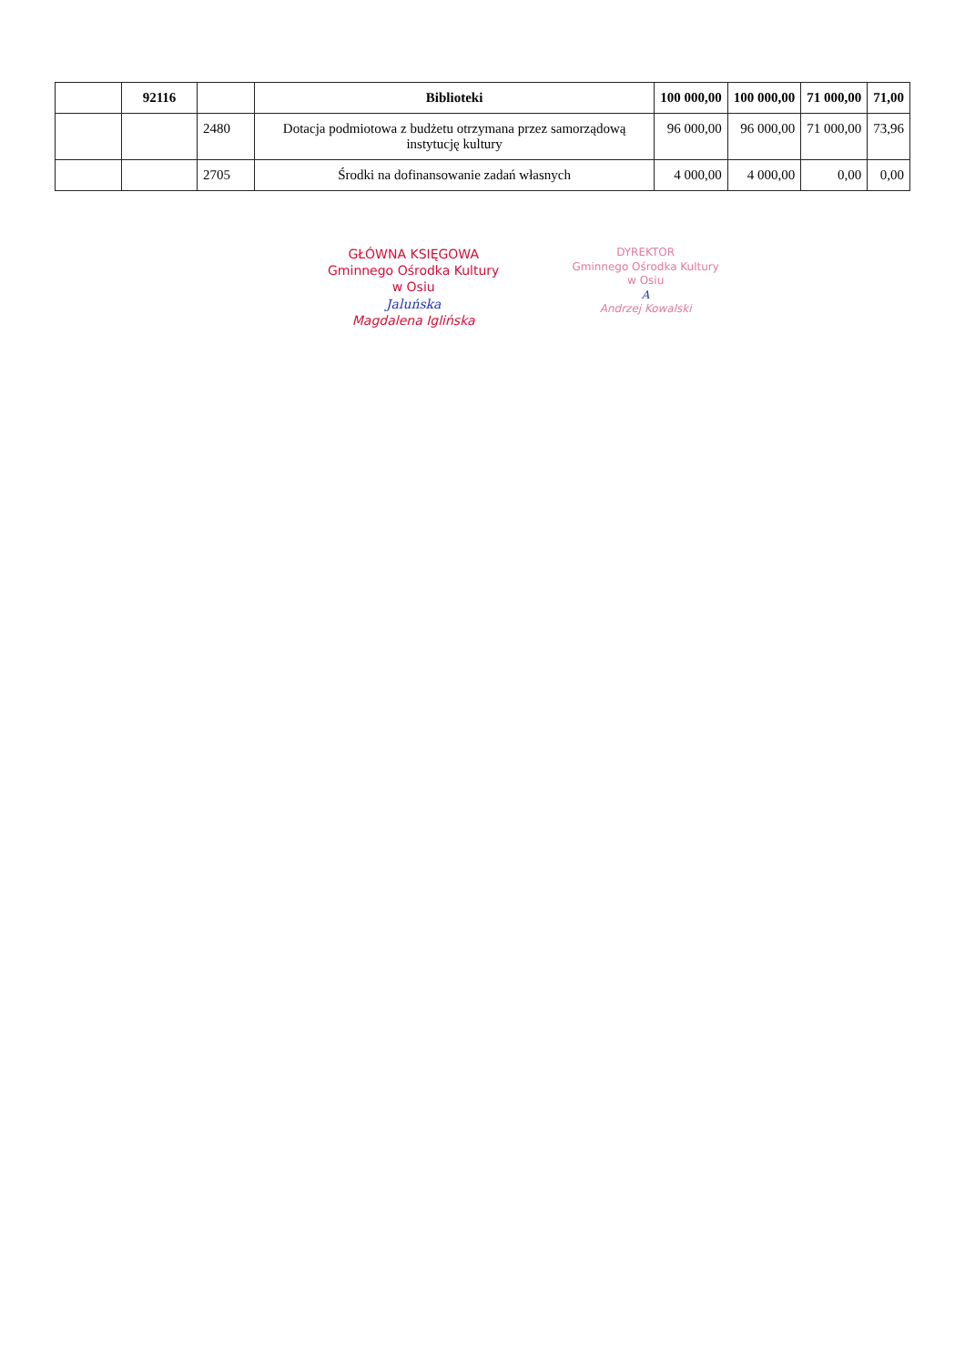| | 92116 | | Biblioteki | 100 000,00 | 100 000,00 | 71 000,00 | 71,00 |
| --- | --- | --- | --- | --- | --- | --- | --- |
| | | 2480 | Dotacja podmiotowa z budżetu otrzymana przez samorządową instytucję kultury | 96 000,00 | 96 000,00 | 71 000,00 | 73,96 |
| | | 2705 | Środki na dofinansowanie zadań własnych | 4 000,00 | 4 000,00 | 0,00 | 0,00 |
GŁÓWNA KSIĘGOWA
Gminnego Ośrodka Kultury
w Osiu
Jaluńska
Magdalena Iglińska
DYREKTOR
Gminnego Ośrodka Kultury
w Osiu
A
Andrzej Kowalski